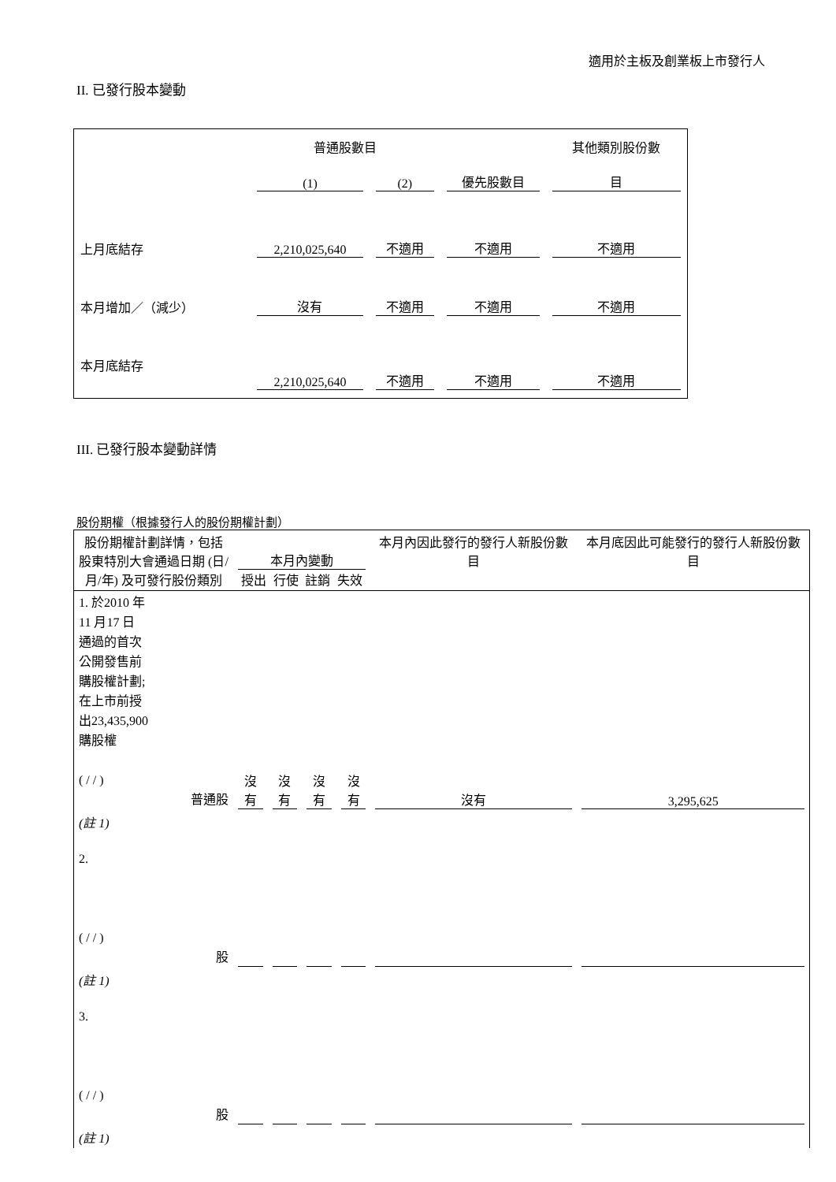適用於主板及創業板上市發行人
II. 已發行股本變動
| | 普通股數目 | | | 其他類別股份數 |
| | (1) | (2) | 優先股數目 | 目 |
| 上月底結存 | 2,210,025,640 | 不適用 | 不適用 | 不適用 |
| 本月增加／（減少） | 沒有 | 不適用 | 不適用 | 不適用 |
| 本月底結存 | 2,210,025,640 | 不適用 | 不適用 | 不適用 |
III. 已發行股本變動詳情
股份期權（根據發行人的股份期權計劃）
| 股份期權計劃詳情，包括股東特別大會通過日期 (日/月/年) 及可發行股份類別 | 本月內變動 授出 行使 註銷 失效 | | | | 本月內因此發行的發行人新股份數目 | 本月底因此可能發行的發行人新股份數目 |
| 1. 於2010 年 11 月17 日 通過的首次 公開發售前 購股權計劃; 在上市前授 出23,435,900 購股權 ( / / ) 普通股 | 沒有 | 沒有 | 沒有 | 沒有 | 沒有 | 3,295,625 |
| (註 1) | | | | | | |
| 2. ( / / ) 股 | | | | | | |
| (註 1) | | | | | | |
| 3. ( / / ) 股 | | | | | | |
| (註 1) | | | | | | |